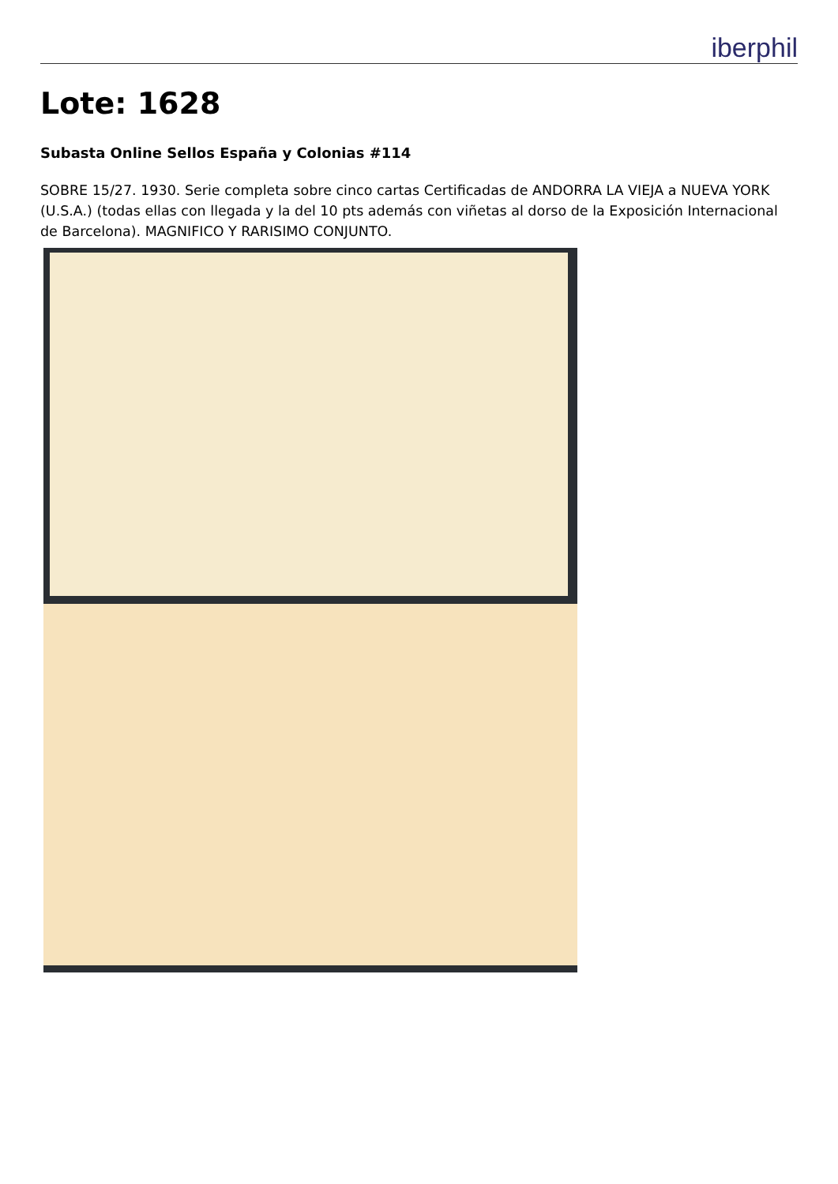iberphil
Lote: 1628
Subasta Online Sellos España y Colonias #114
SOBRE 15/27. 1930. Serie completa sobre cinco cartas Certificadas de ANDORRA LA VIEJA a NUEVA YORK (U.S.A.) (todas ellas con llegada y la del 10 pts además con viñetas al dorso de la Exposición Internacional de Barcelona). MAGNIFICO Y RARISIMO CONJUNTO.